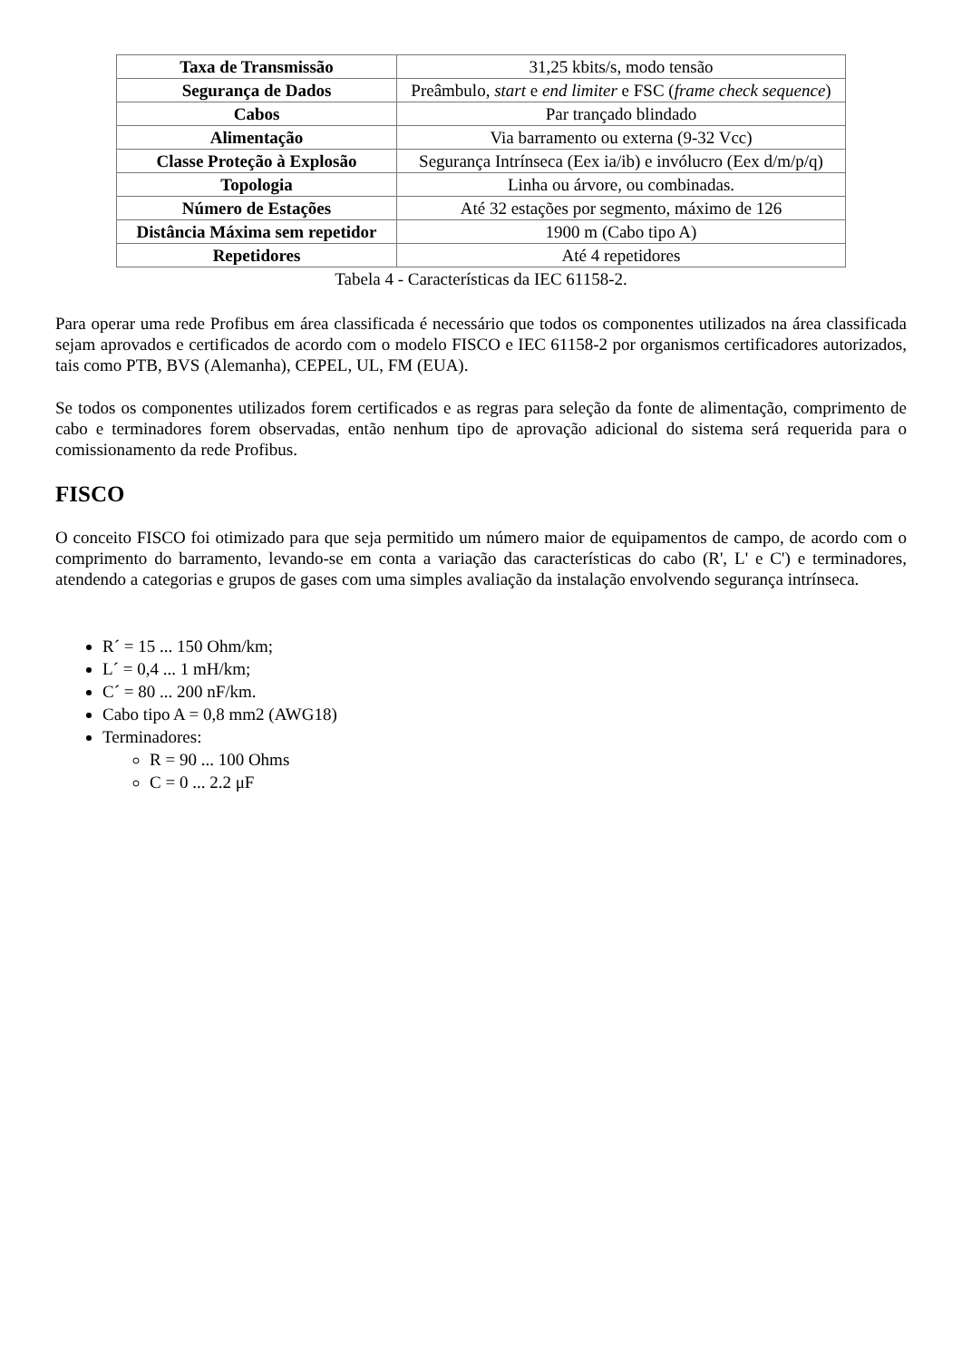| Taxa de Transmissão | 31,25 kbits/s, modo tensão |
| Segurança de Dados | Preâmbulo, start e end limiter e FSC ( frame check sequence ) |
| Cabos | Par trançado blindado |
| Alimentação | Via barramento ou externa (9-32 Vcc) |
| Classe Proteção à Explosão | Segurança Intrínseca (Eex ia/ib) e invólucro (Eex d/m/p/q) |
| Topologia | Linha ou árvore, ou combinadas. |
| Número de Estações | Até 32 estações por segmento, máximo de 126 |
| Distância Máxima sem repetidor | 1900 m (Cabo tipo A) |
| Repetidores | Até 4 repetidores |
Tabela 4 - Características da IEC 61158-2.
Para operar uma rede Profibus em área classificada é necessário que todos os componentes utilizados na área classificada sejam aprovados e certificados de acordo com o modelo FISCO e IEC 61158-2 por organismos certificadores autorizados, tais como PTB, BVS (Alemanha), CEPEL, UL, FM (EUA).
Se todos os componentes utilizados forem certificados e as regras para seleção da fonte de alimentação, comprimento de cabo e terminadores forem observadas, então nenhum tipo de aprovação adicional do sistema será requerida para o comissionamento da rede Profibus.
FISCO
O conceito FISCO foi otimizado para que seja permitido um número maior de equipamentos de campo, de acordo com o comprimento do barramento, levando-se em conta a variação das características do cabo (R', L' e C') e terminadores, atendendo a categorias e grupos de gases com uma simples avaliação da instalação envolvendo segurança intrínseca.
R´ = 15 ... 150 Ohm/km;
L´ = 0,4 ... 1 mH/km;
C´ = 80 ... 200 nF/km.
Cabo tipo A = 0,8 mm2 (AWG18)
Terminadores:
R = 90 ... 100 Ohms
C = 0 ... 2.2 μF